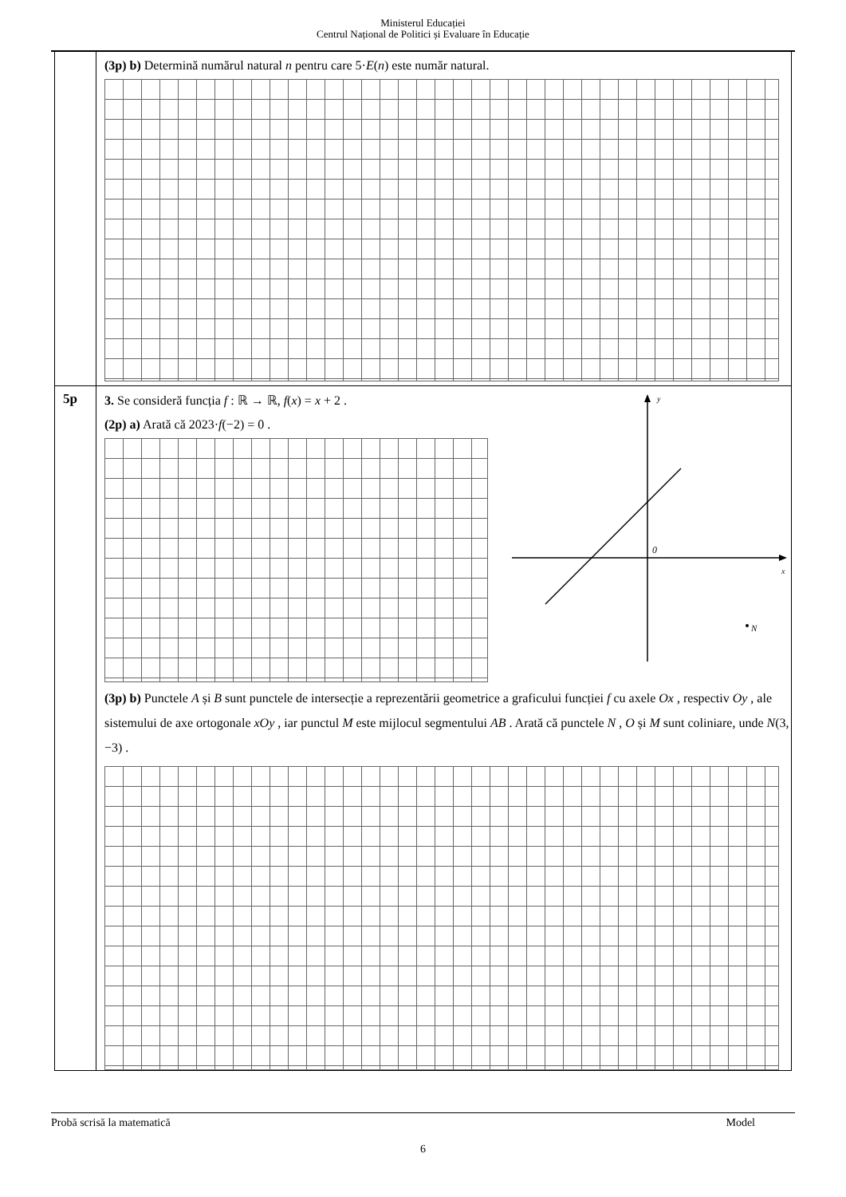Ministerul Educației
Centrul Național de Politici și Evaluare în Educație
| | (3p) b) Determină numărul natural n pentru care 5· E ( n ) este număr natural. |
| 5p | 3. Se consideră funcția f : ℝ → ℝ, f ( x ) = x + 2 . (2p) a) Arată că 2023· f (−2) = 0 . y x 0 N (3p) b) Punctele A și B sunt punctele de intersecție a reprezentării geometrice a graficului funcției f cu axele Ox , respectiv Oy , ale sistemului de axe ortogonale xOy , iar punctul M este mijlocul segmentului AB . Arată că punctele N , O și M sunt coliniare, unde N (3, −3) . |
Probă scrisă la matematică Model
6